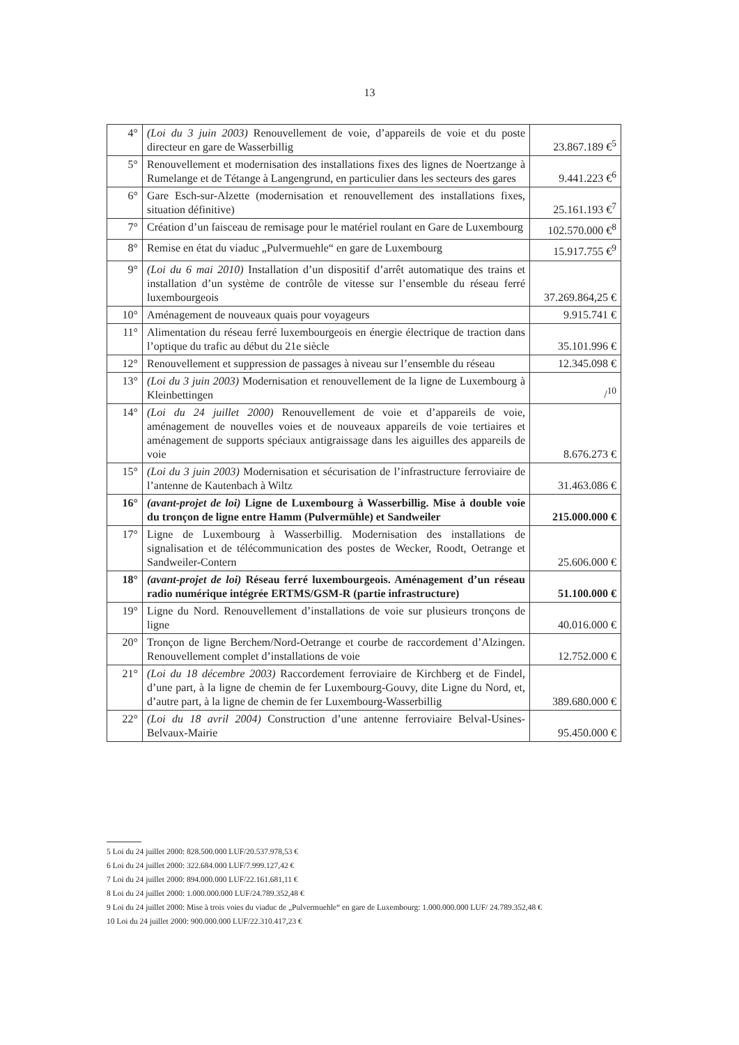13
| 4° | (Loi du 3 juin 2003) Renouvellement de voie, d’appareils de voie et du poste directeur en gare de Wasserbillig | 23.867.189 €<sup>5</sup> |
| 5° | Renouvellement et modernisation des installations fixes des lignes de Noertzange à Rumelange et de Tétange à Langengrund, en particulier dans les secteurs des gares | 9.441.223 €<sup>6</sup> |
| 6° | Gare Esch-sur-Alzette (modernisation et renouvellement des installations fixes, situation définitive) | 25.161.193 €<sup>7</sup> |
| 7° | Création d’un faisceau de remisage pour le matériel roulant en Gare de Luxembourg | 102.570.000 €<sup>8</sup> |
| 8° | Remise en état du viaduc „Pulvermuehle“ en gare de Luxembourg | 15.917.755 €<sup>9</sup> |
| 9° | (Loi du 6 mai 2010) Installation d’un dispositif d’arrêt automatique des trains et installation d’un système de contrôle de vitesse sur l’ensemble du réseau ferré luxembourgeois | 37.269.864,25 € |
| 10° | Aménagement de nouveaux quais pour voyageurs | 9.915.741 € |
| 11° | Alimentation du réseau ferré luxembourgeois en énergie électrique de traction dans l’optique du trafic au début du 21e siècle | 35.101.996 € |
| 12° | Renouvellement et suppression de passages à niveau sur l’ensemble du réseau | 12.345.098 € |
| 13° | (Loi du 3 juin 2003) Modernisation et renouvellement de la ligne de Luxembourg à Kleinbettingen | /<sup>10</sup> |
| 14° | (Loi du 24 juillet 2000) Renouvellement de voie et d’appareils de voie, aménagement de nouvelles voies et de nouveaux appareils de voie tertiaires et aménagement de supports spéciaux antigraissage dans les aiguilles des appareils de voie | 8.676.273 € |
| 15° | (Loi du 3 juin 2003) Modernisation et sécurisation de l’infrastructure fer­roviaire de l’antenne de Kautenbach à Wiltz | 31.463.086 € |
| 16° | (avant-projet de loi) Ligne de Luxembourg à Wasserbillig. Mise à double voie du tronçon de ligne entre Hamm (Pulvermühle) et Sandweiler | 215.000.000 € |
| 17° | Ligne de Luxembourg à Wasserbillig. Modernisation des installations de signalisation et de télécommunication des postes de Wecker, Roodt, Oetrange et Sandweiler-Contern | 25.606.000 € |
| 18° | (avant-projet de loi) Réseau ferré luxembourgeois. Aménagement d’un réseau radio numérique intégrée ERTMS/GSM-R (partie infrastructure) | 51.100.000 € |
| 19° | Ligne du Nord. Renouvellement d’installations de voie sur plusieurs tron­çons de ligne | 40.016.000 € |
| 20° | Tronçon de ligne Berchem/Nord-Oetrange et courbe de raccordement d’Alzingen. Renouvellement complet d’installations de voie | 12.752.000 € |
| 21° | (Loi du 18 décembre 2003) Raccordement ferroviaire de Kirchberg et de Findel, d’une part, à la ligne de chemin de fer Luxembourg-Gouvy, dite Ligne du Nord, et, d’autre part, à la ligne de chemin de fer Luxembourg-Wasserbillig | 389.680.000 € |
| 22° | (Loi du 18 avril 2004) Construction d’une antenne ferroviaire Belval-Usines-Belvaux-Mairie | 95.450.000 € |
5 Loi du 24 juillet 2000: 828.500.000 LUF/20.537.978,53 €
6 Loi du 24 juillet 2000: 322.684.000 LUF/7.999.127,42 €
7 Loi du 24 juillet 2000: 894.000.000 LUF/22.161.681,11 €
8 Loi du 24 juillet 2000: 1.000.000.000 LUF/24.789.352,48 €
9 Loi du 24 juillet 2000: Mise à trois voies du viaduc de „Pulvermuehle“ en gare de Luxembourg: 1.000.000.000 LUF/ 24.789.352,48 €
10 Loi du 24 juillet 2000: 900.000.000 LUF/22.310.417,23 €